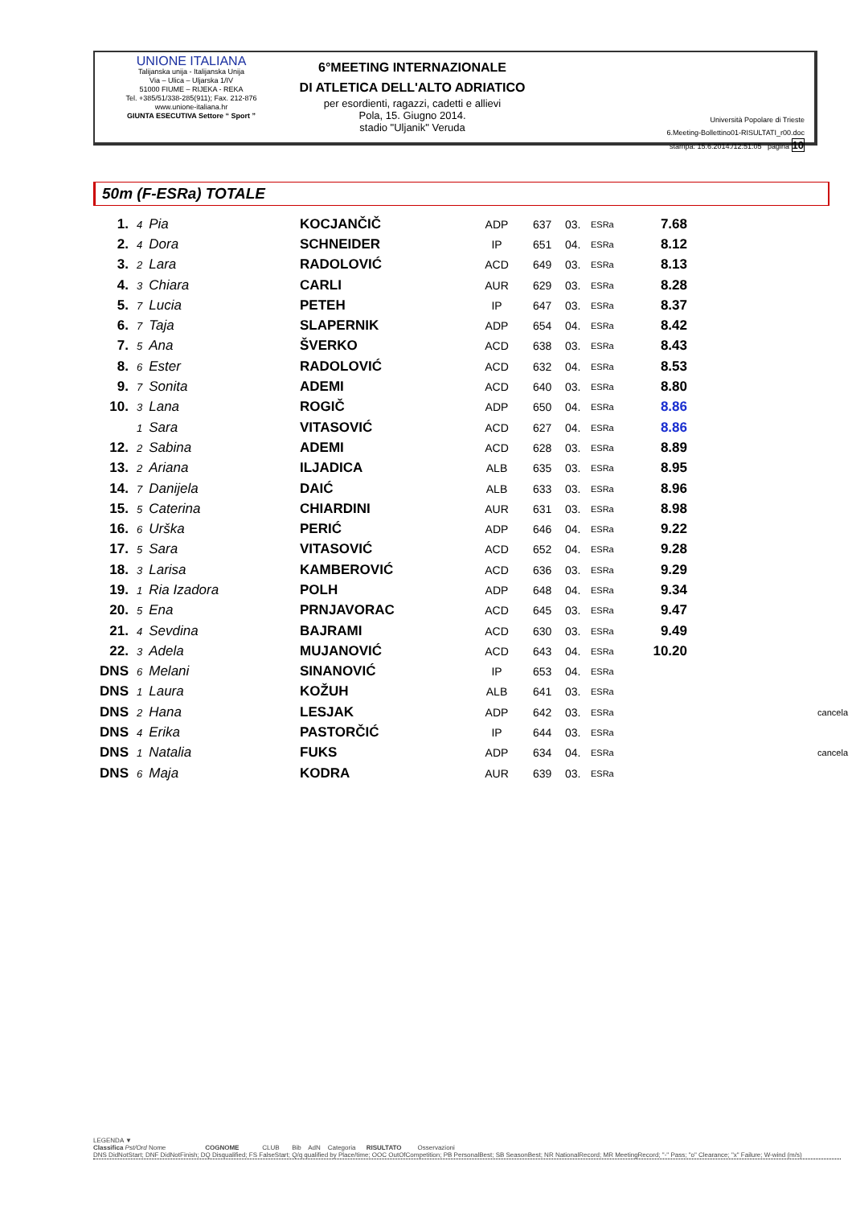UNIONE ITALIANA
Talijanska unija - Italijanska Unija
Via – Ulica – Uljarska 1/IV
51000 FIUME – RIJEKA - REKA
Tel. +385/51/338-285(911); Fax. 212-876
www.unione-italiana.hr
GIUNTA ESECUTIVA Settore “ Sport ”
6°MEETING INTERNAZIONALE
DI ATLETICA DELL'ALTO ADRIATICO
per esordienti, ragazzi, cadetti e allievi
Pola, 15. Giugno 2014.
stadio "Uljanik" Veruda
Università Popolare di Trieste
6.Meeting-Bollettino01-RISULTATI_r00.doc
stampa: 15.6.2014./12:51:05 pagina 10
50m (F-ESRa) TOTALE
| 1. | 4 Pia | KOCJANČIČ | ADP | 637 | 03. | ESRa | 7.68 | |
| 2. | 4 Dora | SCHNEIDER | IP | 651 | 04. | ESRa | 8.12 | |
| 3. | 2 Lara | RADOLOVIĆ | ACD | 649 | 03. | ESRa | 8.13 | |
| 4. | 3 Chiara | CARLI | AUR | 629 | 03. | ESRa | 8.28 | |
| 5. | 7 Lucia | PETEH | IP | 647 | 03. | ESRa | 8.37 | |
| 6. | 7 Taja | SLAPERNIK | ADP | 654 | 04. | ESRa | 8.42 | |
| 7. | 5 Ana | ŠVERKO | ACD | 638 | 03. | ESRa | 8.43 | |
| 8. | 6 Ester | RADOLOVIĆ | ACD | 632 | 04. | ESRa | 8.53 | |
| 9. | 7 Sonita | ADEMI | ACD | 640 | 03. | ESRa | 8.80 | |
| 10. | 3 Lana | ROGIČ | ADP | 650 | 04. | ESRa | 8.86 | |
| | 1 Sara | VITASOVIĆ | ACD | 627 | 04. | ESRa | 8.86 | |
| 12. | 2 Sabina | ADEMI | ACD | 628 | 03. | ESRa | 8.89 | |
| 13. | 2 Ariana | ILJADICA | ALB | 635 | 03. | ESRa | 8.95 | |
| 14. | 7 Danijela | DAIĆ | ALB | 633 | 03. | ESRa | 8.96 | |
| 15. | 5 Caterina | CHIARDINI | AUR | 631 | 03. | ESRa | 8.98 | |
| 16. | 6 Urška | PERIĆ | ADP | 646 | 04. | ESRa | 9.22 | |
| 17. | 5 Sara | VITASOVIĆ | ACD | 652 | 04. | ESRa | 9.28 | |
| 18. | 3 Larisa | KAMBEROVIĆ | ACD | 636 | 03. | ESRa | 9.29 | |
| 19. | 1 Ria Izadora | POLH | ADP | 648 | 04. | ESRa | 9.34 | |
| 20. | 5 Ena | PRNJAVORAC | ACD | 645 | 03. | ESRa | 9.47 | |
| 21. | 4 Sevdina | BAJRAMI | ACD | 630 | 03. | ESRa | 9.49 | |
| 22. | 3 Adela | MUJANOVIĆ | ACD | 643 | 04. | ESRa | 10.20 | |
| DNS | 6 Melani | SINANOVIĆ | IP | 653 | 04. | ESRa | | |
| DNS | 1 Laura | KOŽUH | ALB | 641 | 03. | ESRa | | |
| DNS | 2 Hana | LESJAK | ADP | 642 | 03. | ESRa | | cancela |
| DNS | 4 Erika | PASTORČIĆ | IP | 644 | 03. | ESRa | | |
| DNS | 1 Natalia | FUKS | ADP | 634 | 04. | ESRa | | cancela |
| DNS | 6 Maja | KODRA | AUR | 639 | 03. | ESRa | | |
LEGENDA ▼
Classifica Pst/Ord Nome COGNOME CLUB Bib AdN Categoria RISULTATO Osservazioni
DNS DidNotStart; DNF DidNotFinish; DQ Disqualified; FS FalseStart; Q/q qualified by Place/time; OOC OutOfCompetition; PB PersonalBest; SB SeasonBest; NR NationalRecord; MR MeetingRecord; "-" Pass; "o" Clearance; "x" Failure; W-wind (m/s)